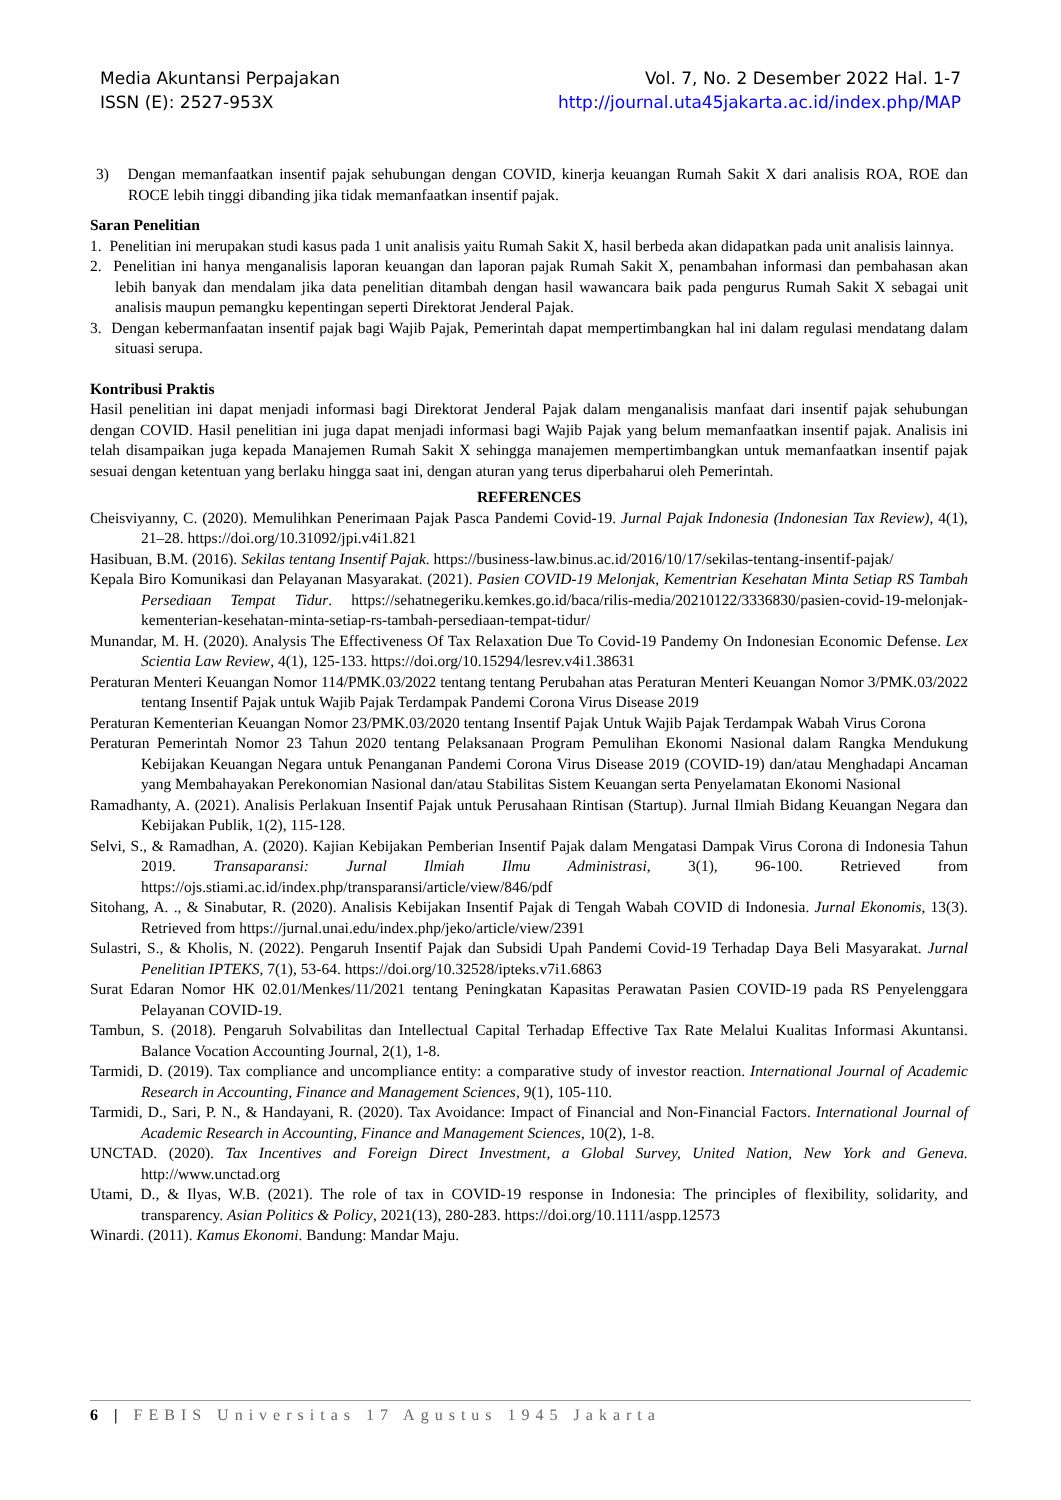Media Akuntansi Perpajakan
ISSN (E): 2527-953X
Vol. 7, No. 2 Desember 2022 Hal. 1-7
http://journal.uta45jakarta.ac.id/index.php/MAP
3) Dengan memanfaatkan insentif pajak sehubungan dengan COVID, kinerja keuangan Rumah Sakit X dari analisis ROA, ROE dan ROCE lebih tinggi dibanding jika tidak memanfaatkan insentif pajak.
Saran Penelitian
1. Penelitian ini merupakan studi kasus pada 1 unit analisis yaitu Rumah Sakit X, hasil berbeda akan didapatkan pada unit analisis lainnya.
2. Penelitian ini hanya menganalisis laporan keuangan dan laporan pajak Rumah Sakit X, penambahan informasi dan pembahasan akan lebih banyak dan mendalam jika data penelitian ditambah dengan hasil wawancara baik pada pengurus Rumah Sakit X sebagai unit analisis maupun pemangku kepentingan seperti Direktorat Jenderal Pajak.
3. Dengan kebermanfaatan insentif pajak bagi Wajib Pajak, Pemerintah dapat mempertimbangkan hal ini dalam regulasi mendatang dalam situasi serupa.
Kontribusi Praktis
Hasil penelitian ini dapat menjadi informasi bagi Direktorat Jenderal Pajak dalam menganalisis manfaat dari insentif pajak sehubungan dengan COVID. Hasil penelitian ini juga dapat menjadi informasi bagi Wajib Pajak yang belum memanfaatkan insentif pajak. Analisis ini telah disampaikan juga kepada Manajemen Rumah Sakit X sehingga manajemen mempertimbangkan untuk memanfaatkan insentif pajak sesuai dengan ketentuan yang berlaku hingga saat ini, dengan aturan yang terus diperbaharui oleh Pemerintah.
REFERENCES
Cheisviyanny, C. (2020). Memulihkan Penerimaan Pajak Pasca Pandemi Covid-19. Jurnal Pajak Indonesia (Indonesian Tax Review), 4(1), 21–28. https://doi.org/10.31092/jpi.v4i1.821
Hasibuan, B.M. (2016). Sekilas tentang Insentif Pajak. https://business-law.binus.ac.id/2016/10/17/sekilas-tentang-insentif-pajak/
Kepala Biro Komunikasi dan Pelayanan Masyarakat. (2021). Pasien COVID-19 Melonjak, Kementrian Kesehatan Minta Setiap RS Tambah Persediaan Tempat Tidur. https://sehatnegeriku.kemkes.go.id/baca/rilis-media/20210122/3336830/pasien-covid-19-melonjak-kementerian-kesehatan-minta-setiap-rs-tambah-persediaan-tempat-tidur/
Munandar, M. H. (2020). Analysis The Effectiveness Of Tax Relaxation Due To Covid-19 Pandemy On Indonesian Economic Defense. Lex Scientia Law Review, 4(1), 125-133. https://doi.org/10.15294/lesrev.v4i1.38631
Peraturan Menteri Keuangan Nomor 114/PMK.03/2022 tentang tentang Perubahan atas Peraturan Menteri Keuangan Nomor 3/PMK.03/2022 tentang Insentif Pajak untuk Wajib Pajak Terdampak Pandemi Corona Virus Disease 2019
Peraturan Kementerian Keuangan Nomor 23/PMK.03/2020 tentang Insentif Pajak Untuk Wajib Pajak Terdampak Wabah Virus Corona
Peraturan Pemerintah Nomor 23 Tahun 2020 tentang Pelaksanaan Program Pemulihan Ekonomi Nasional dalam Rangka Mendukung Kebijakan Keuangan Negara untuk Penanganan Pandemi Corona Virus Disease 2019 (COVID-19) dan/atau Menghadapi Ancaman yang Membahayakan Perekonomian Nasional dan/atau Stabilitas Sistem Keuangan serta Penyelamatan Ekonomi Nasional
Ramadhanty, A. (2021). Analisis Perlakuan Insentif Pajak untuk Perusahaan Rintisan (Startup). Jurnal Ilmiah Bidang Keuangan Negara dan Kebijakan Publik, 1(2), 115-128.
Selvi, S., & Ramadhan, A. (2020). Kajian Kebijakan Pemberian Insentif Pajak dalam Mengatasi Dampak Virus Corona di Indonesia Tahun 2019. Transaparansi: Jurnal Ilmiah Ilmu Administrasi, 3(1), 96-100. Retrieved from https://ojs.stiami.ac.id/index.php/transparansi/article/view/846/pdf
Sitohang, A. ., & Sinabutar, R. (2020). Analisis Kebijakan Insentif Pajak di Tengah Wabah COVID di Indonesia. Jurnal Ekonomis, 13(3). Retrieved from https://jurnal.unai.edu/index.php/jeko/article/view/2391
Sulastri, S., & Kholis, N. (2022). Pengaruh Insentif Pajak dan Subsidi Upah Pandemi Covid-19 Terhadap Daya Beli Masyarakat. Jurnal Penelitian IPTEKS, 7(1), 53-64. https://doi.org/10.32528/ipteks.v7i1.6863
Surat Edaran Nomor HK 02.01/Menkes/11/2021 tentang Peningkatan Kapasitas Perawatan Pasien COVID-19 pada RS Penyelenggara Pelayanan COVID-19.
Tambun, S. (2018). Pengaruh Solvabilitas dan Intellectual Capital Terhadap Effective Tax Rate Melalui Kualitas Informasi Akuntansi. Balance Vocation Accounting Journal, 2(1), 1-8.
Tarmidi, D. (2019). Tax compliance and uncompliance entity: a comparative study of investor reaction. International Journal of Academic Research in Accounting, Finance and Management Sciences, 9(1), 105-110.
Tarmidi, D., Sari, P. N., & Handayani, R. (2020). Tax Avoidance: Impact of Financial and Non-Financial Factors. International Journal of Academic Research in Accounting, Finance and Management Sciences, 10(2), 1-8.
UNCTAD. (2020). Tax Incentives and Foreign Direct Investment, a Global Survey, United Nation, New York and Geneva. http://www.unctad.org
Utami, D., & Ilyas, W.B. (2021). The role of tax in COVID-19 response in Indonesia: The principles of flexibility, solidarity, and transparency. Asian Politics & Policy, 2021(13), 280-283. https://doi.org/10.1111/aspp.12573
Winardi. (2011). Kamus Ekonomi. Bandung: Mandar Maju.
6 | FEBIS Universitas 17 Agustus 1945 Jakarta